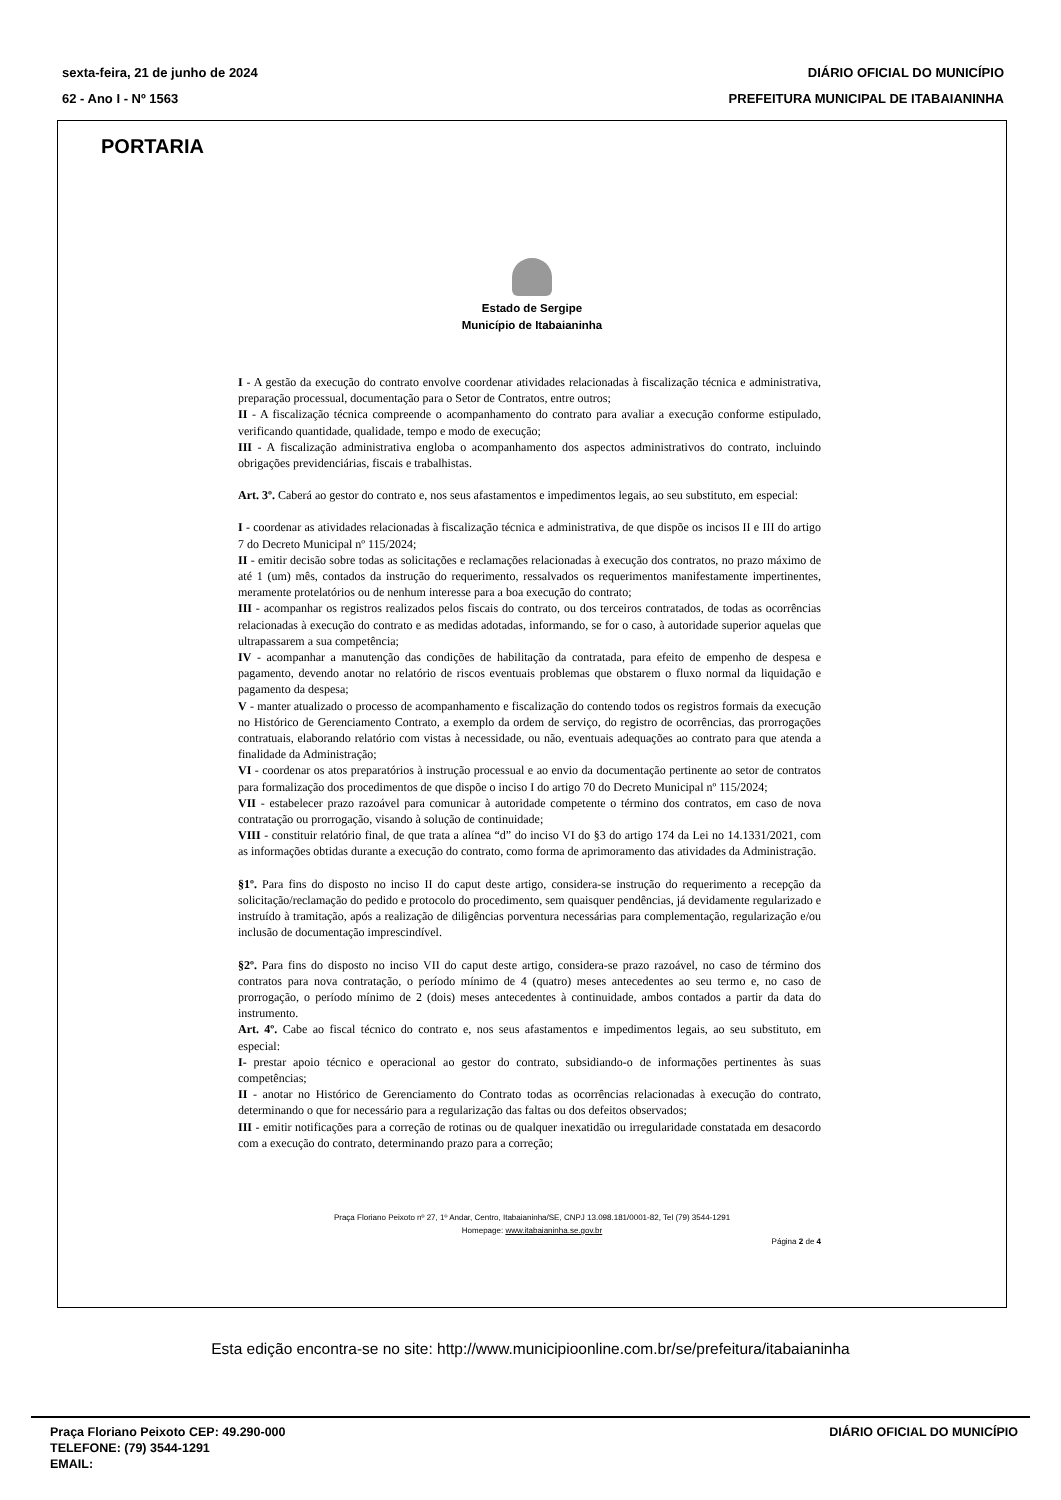sexta-feira, 21 de junho de 2024
62 - Ano I - Nº 1563
DIÁRIO OFICIAL DO MUNICÍPIO
PREFEITURA MUNICIPAL DE ITABAIANINHA
PORTARIA
Estado de Sergipe
Município de Itabaianinha
I - A gestão da execução do contrato envolve coordenar atividades relacionadas à fiscalização técnica e administrativa, preparação processual, documentação para o Setor de Contratos, entre outros;
II - A fiscalização técnica compreende o acompanhamento do contrato para avaliar a execução conforme estipulado, verificando quantidade, qualidade, tempo e modo de execução;
III - A fiscalização administrativa engloba o acompanhamento dos aspectos administrativos do contrato, incluindo obrigações previdenciárias, fiscais e trabalhistas.
Art. 3º. Caberá ao gestor do contrato e, nos seus afastamentos e impedimentos legais, ao seu substituto, em especial:
I - coordenar as atividades relacionadas à fiscalização técnica e administrativa, de que dispõe os incisos II e III do artigo 7 do Decreto Municipal nº 115/2024;
II - emitir decisão sobre todas as solicitações e reclamações relacionadas à execução dos contratos, no prazo máximo de até 1 (um) mês, contados da instrução do requerimento, ressalvados os requerimentos manifestamente impertinentes, meramente protelatórios ou de nenhum interesse para a boa execução do contrato;
III - acompanhar os registros realizados pelos fiscais do contrato, ou dos terceiros contratados, de todas as ocorrências relacionadas à execução do contrato e as medidas adotadas, informando, se for o caso, à autoridade superior aquelas que ultrapassarem a sua competência;
IV - acompanhar a manutenção das condições de habilitação da contratada, para efeito de empenho de despesa e pagamento, devendo anotar no relatório de riscos eventuais problemas que obstarem o fluxo normal da liquidação e pagamento da despesa;
V - manter atualizado o processo de acompanhamento e fiscalização do contendo todos os registros formais da execução no Histórico de Gerenciamento Contrato, a exemplo da ordem de serviço, do registro de ocorrências, das prorrogações contratuais, elaborando relatório com vistas à necessidade, ou não, eventuais adequações ao contrato para que atenda a finalidade da Administração;
VI - coordenar os atos preparatórios à instrução processual e ao envio da documentação pertinente ao setor de contratos para formalização dos procedimentos de que dispõe o inciso I do artigo 70 do Decreto Municipal nº 115/2024;
VII - estabelecer prazo razoável para comunicar à autoridade competente o término dos contratos, em caso de nova contratação ou prorrogação, visando à solução de continuidade;
VIII - constituir relatório final, de que trata a alínea “d” do inciso VI do §3 do artigo 174 da Lei no 14.1331/2021, com as informações obtidas durante a execução do contrato, como forma de aprimoramento das atividades da Administração.
§1º. Para fins do disposto no inciso II do caput deste artigo, considera-se instrução do requerimento a recepção da solicitação/reclamação do pedido e protocolo do procedimento, sem quaisquer pendências, já devidamente regularizado e instruído à tramitação, após a realização de diligências porventura necessárias para complementação, regularização e/ou inclusão de documentação imprescindível.
§2º. Para fins do disposto no inciso VII do caput deste artigo, considera-se prazo razoável, no caso de término dos contratos para nova contratação, o período mínimo de 4 (quatro) meses antecedentes ao seu termo e, no caso de prorrogação, o período mínimo de 2 (dois) meses antecedentes à continuidade, ambos contados a partir da data do instrumento.
Art. 4º. Cabe ao fiscal técnico do contrato e, nos seus afastamentos e impedimentos legais, ao seu substituto, em especial:
I- prestar apoio técnico e operacional ao gestor do contrato, subsidiando-o de informações pertinentes às suas competências;
II - anotar no Histórico de Gerenciamento do Contrato todas as ocorrências relacionadas à execução do contrato, determinando o que for necessário para a regularização das faltas ou dos defeitos observados;
III - emitir notificações para a correção de rotinas ou de qualquer inexatidão ou irregularidade constatada em desacordo com a execução do contrato, determinando prazo para a correção;
Praça Floriano Peixoto nº 27, 1º Andar, Centro, Itabaianinha/SE, CNPJ 13.098.181/0001-82, Tel (79) 3544-1291
Homepage: www.itabaianinha.se.gov.br
Página 2 de 4
Esta edição encontra-se no site: http://www.municipioonline.com.br/se/prefeitura/itabaianinha
Praça Floriano Peixoto CEP: 49.290-000
TELEFONE: (79) 3544-1291
EMAIL:
DIÁRIO OFICIAL DO MUNICÍPIO